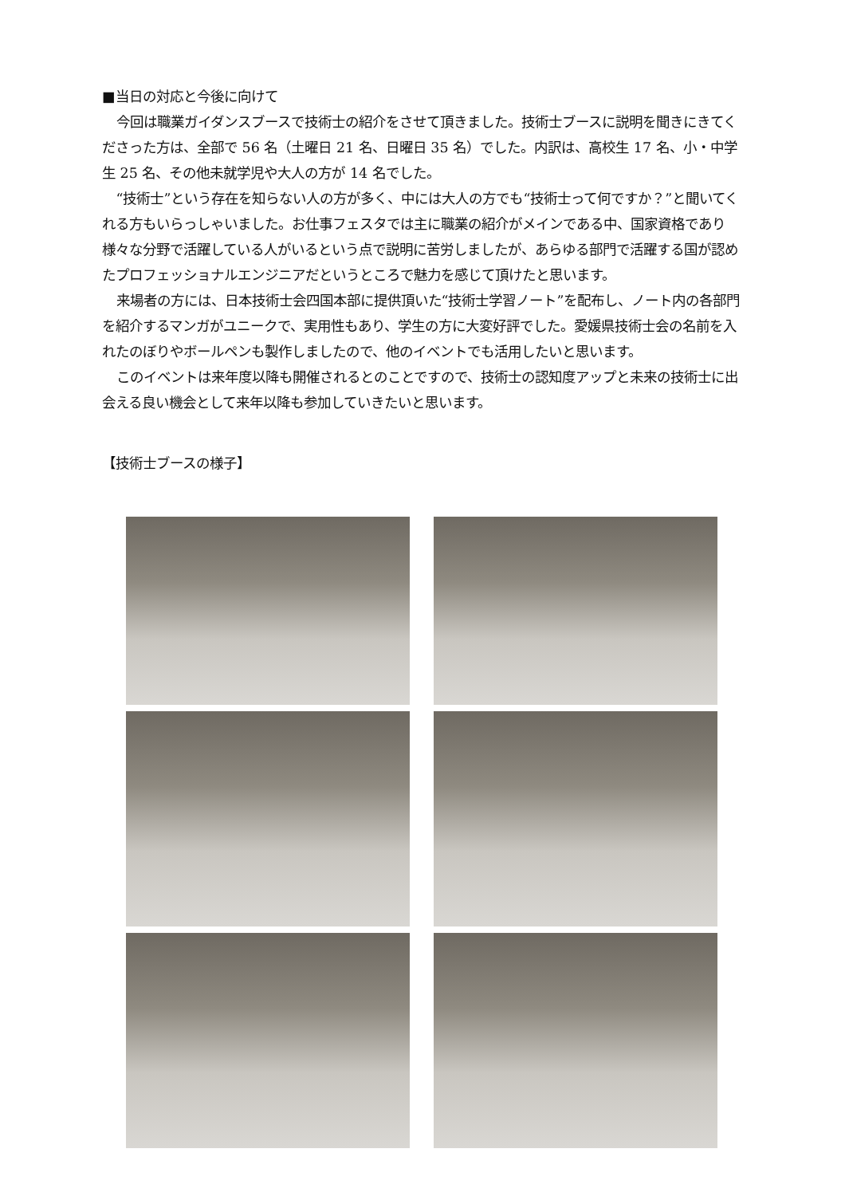■当日の対応と今後に向けて
今回は職業ガイダンスブースで技術士の紹介をさせて頂きました。技術士ブースに説明を聞きにきてくださった方は、全部で 56 名（土曜日 21 名、日曜日 35 名）でした。内訳は、高校生 17 名、小・中学生 25 名、その他未就学児や大人の方が 14 名でした。
“技術士”という存在を知らない人の方が多く、中には大人の方でも“技術士って何ですか？”と聞いてくれる方もいらっしゃいました。お仕事フェスタでは主に職業の紹介がメインである中、国家資格であり様々な分野で活躍している人がいるという点で説明に苦労しましたが、あらゆる部門で活躍する国が認めたプロフェッショナルエンジニアだというところで魅力を感じて頂けたと思います。
来場者の方には、日本技術士会四国本部に提供頂いた“技術士学習ノート”を配布し、ノート内の各部門を紹介するマンガがユニークで、実用性もあり、学生の方に大変好評でした。愛媛県技術士会の名前を入れたのぼりやボールペンも製作しましたので、他のイベントでも活用したいと思います。
このイベントは来年度以降も開催されるとのことですので、技術士の認知度アップと未来の技術士に出会える良い機会として来年以降も参加していきたいと思います。
【技術士ブースの様子】